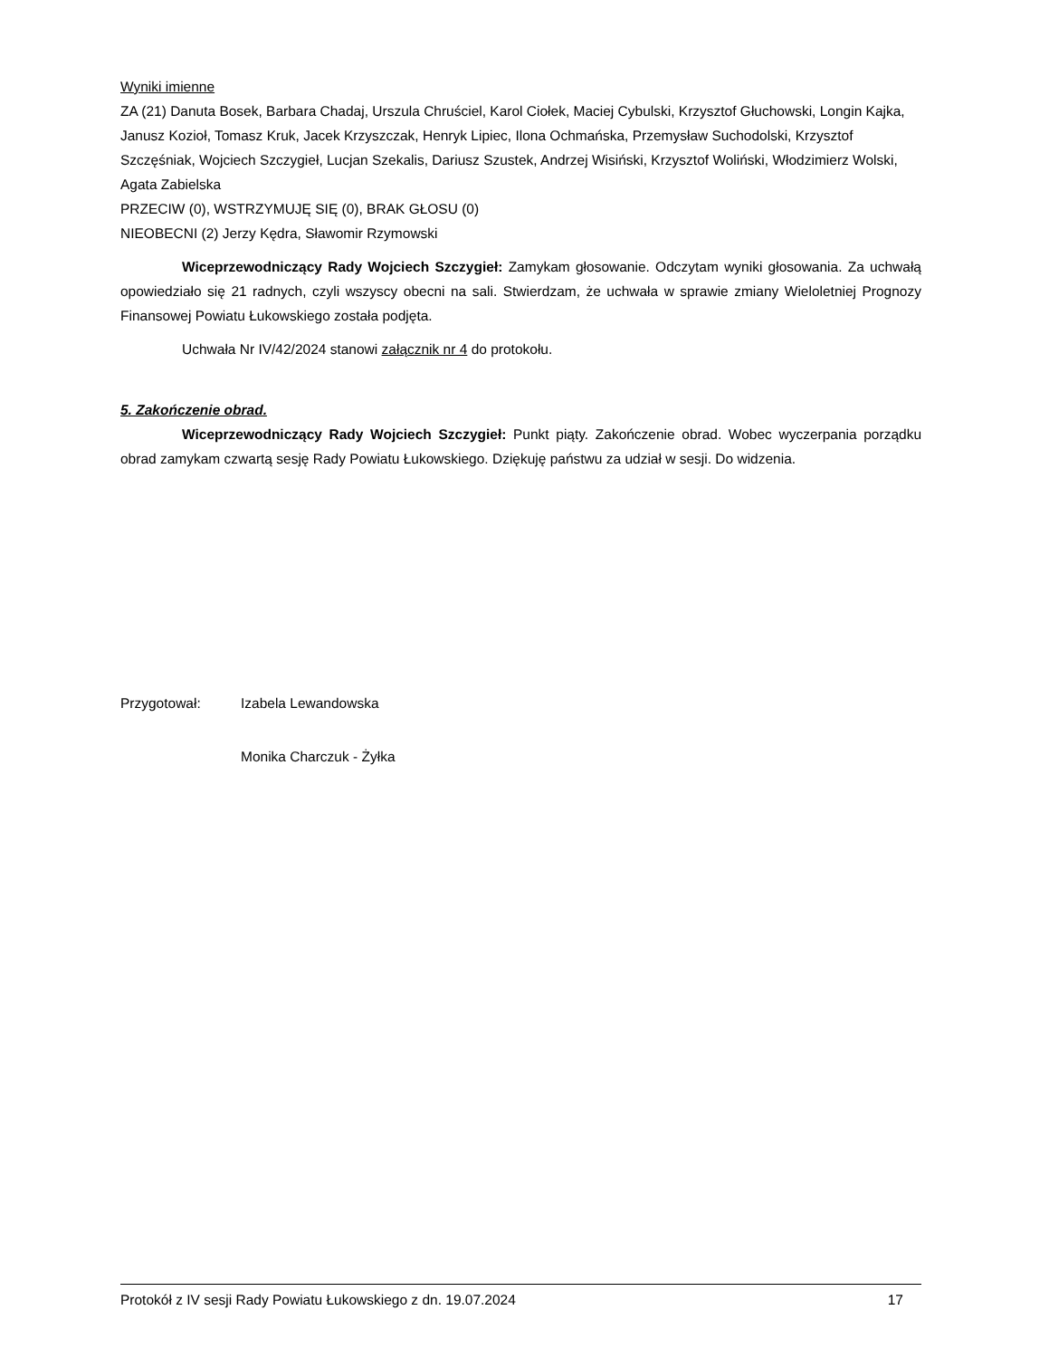Wyniki imienne
ZA (21) Danuta Bosek, Barbara Chadaj, Urszula Chruściel, Karol Ciołek, Maciej Cybulski, Krzysztof Głuchowski, Longin Kajka, Janusz Kozioł, Tomasz Kruk, Jacek Krzyszczak, Henryk Lipiec, Ilona Ochmańska, Przemysław Suchodolski, Krzysztof Szczęśniak, Wojciech Szczygieł, Lucjan Szekalis, Dariusz Szustek, Andrzej Wisiński, Krzysztof Woliński, Włodzimierz Wolski, Agata Zabielska
PRZECIW (0), WSTRZYMUJĘ SIĘ (0), BRAK GŁOSU (0)
NIEOBECNI (2) Jerzy Kędra, Sławomir Rzymowski
Wiceprzewodniczący Rady Wojciech Szczygieł: Zamykam głosowanie. Odczytam wyniki głosowania. Za uchwałą opowiedziało się 21 radnych, czyli wszyscy obecni na sali. Stwierdzam, że uchwała w sprawie zmiany Wieloletniej Prognozy Finansowej Powiatu Łukowskiego została podjęta.
Uchwała Nr IV/42/2024 stanowi załącznik nr 4 do protokołu.
5. Zakończenie obrad.
Wiceprzewodniczący Rady Wojciech Szczygieł: Punkt piąty. Zakończenie obrad. Wobec wyczerpania porządku obrad zamykam czwartą sesję Rady Powiatu Łukowskiego. Dziękuję państwu za udział w sesji. Do widzenia.
Przygotował: Izabela Lewandowska
Monika Charczuk - Żyłka
Protokół z IV sesji Rady Powiatu Łukowskiego z dn. 19.07.2024 17